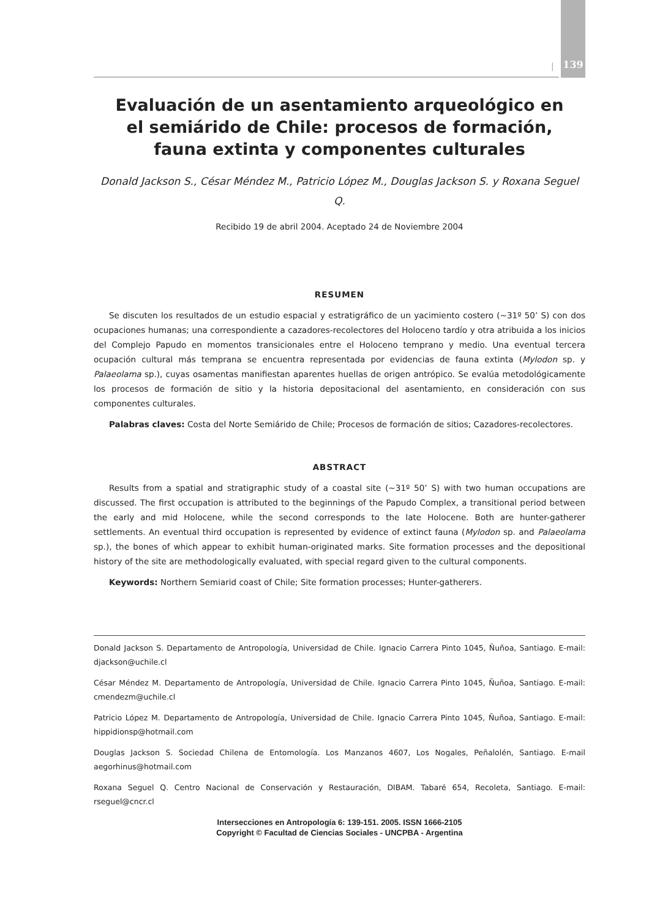| 139
Evaluación de un asentamiento arqueológico en el semiárido de Chile: procesos de formación, fauna extinta y componentes culturales
Donald Jackson S., César Méndez M., Patricio López M., Douglas Jackson S. y Roxana Seguel Q.
Recibido 19 de abril 2004. Aceptado 24 de Noviembre 2004
RESUMEN
Se discuten los resultados de un estudio espacial y estratigráfico de un yacimiento costero (~31º 50’ S) con dos ocupaciones humanas; una correspondiente a cazadores-recolectores del Holoceno tardío y otra atribuida a los inicios del Complejo Papudo en momentos transicionales entre el Holoceno temprano y medio. Una eventual tercera ocupación cultural más temprana se encuentra representada por evidencias de fauna extinta (Mylodon sp. y Palaeolama sp.), cuyas osamentas manifiestan aparentes huellas de origen antrópico. Se evalúa metodológicamente los procesos de formación de sitio y la historia depositacional del asentamiento, en consideración con sus componentes culturales.
Palabras claves: Costa del Norte Semiárido de Chile; Procesos de formación de sitios; Cazadores-recolectores.
ABSTRACT
Results from a spatial and stratigraphic study of a coastal site (~31º 50’ S) with two human occupations are discussed. The first occupation is attributed to the beginnings of the Papudo Complex, a transitional period between the early and mid Holocene, while the second corresponds to the late Holocene. Both are hunter-gatherer settlements. An eventual third occupation is represented by evidence of extinct fauna (Mylodon sp. and Palaeolama sp.), the bones of which appear to exhibit human-originated marks. Site formation processes and the depositional history of the site are methodologically evaluated, with special regard given to the cultural components.
Keywords: Northern Semiarid coast of Chile; Site formation processes; Hunter-gatherers.
Donald Jackson S. Departamento de Antropología, Universidad de Chile. Ignacio Carrera Pinto 1045, Ñuñoa, Santiago. E-mail: djackson@uchile.cl
César Méndez M. Departamento de Antropología, Universidad de Chile. Ignacio Carrera Pinto 1045, Ñuñoa, Santiago. E-mail: cmendezm@uchile.cl
Patricio López M. Departamento de Antropología, Universidad de Chile. Ignacio Carrera Pinto 1045, Ñuñoa, Santiago. E-mail: hippidionsp@hotmail.com
Douglas Jackson S. Sociedad Chilena de Entomología. Los Manzanos 4607, Los Nogales, Peñalolén, Santiago. E-mail aegorhinus@hotmail.com
Roxana Seguel Q. Centro Nacional de Conservación y Restauración, DIBAM. Tabaré 654, Recoleta, Santiago. E-mail: rseguel@cncr.cl
Intersecciones en Antropología 6: 139-151. 2005. ISSN 1666-2105
Copyright © Facultad de Ciencias Sociales - UNCPBA - Argentina